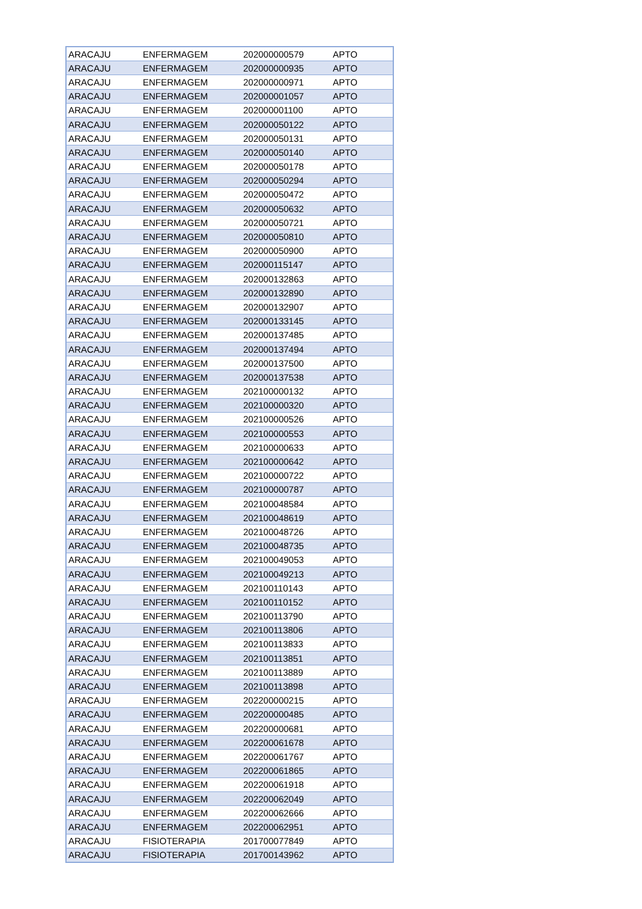| ARACAJU | ENFERMAGEM | 202000000579 | APTO |
| ARACAJU | ENFERMAGEM | 202000000935 | APTO |
| ARACAJU | ENFERMAGEM | 202000000971 | APTO |
| ARACAJU | ENFERMAGEM | 202000001057 | APTO |
| ARACAJU | ENFERMAGEM | 202000001100 | APTO |
| ARACAJU | ENFERMAGEM | 202000050122 | APTO |
| ARACAJU | ENFERMAGEM | 202000050131 | APTO |
| ARACAJU | ENFERMAGEM | 202000050140 | APTO |
| ARACAJU | ENFERMAGEM | 202000050178 | APTO |
| ARACAJU | ENFERMAGEM | 202000050294 | APTO |
| ARACAJU | ENFERMAGEM | 202000050472 | APTO |
| ARACAJU | ENFERMAGEM | 202000050632 | APTO |
| ARACAJU | ENFERMAGEM | 202000050721 | APTO |
| ARACAJU | ENFERMAGEM | 202000050810 | APTO |
| ARACAJU | ENFERMAGEM | 202000050900 | APTO |
| ARACAJU | ENFERMAGEM | 202000115147 | APTO |
| ARACAJU | ENFERMAGEM | 202000132863 | APTO |
| ARACAJU | ENFERMAGEM | 202000132890 | APTO |
| ARACAJU | ENFERMAGEM | 202000132907 | APTO |
| ARACAJU | ENFERMAGEM | 202000133145 | APTO |
| ARACAJU | ENFERMAGEM | 202000137485 | APTO |
| ARACAJU | ENFERMAGEM | 202000137494 | APTO |
| ARACAJU | ENFERMAGEM | 202000137500 | APTO |
| ARACAJU | ENFERMAGEM | 202000137538 | APTO |
| ARACAJU | ENFERMAGEM | 202100000132 | APTO |
| ARACAJU | ENFERMAGEM | 202100000320 | APTO |
| ARACAJU | ENFERMAGEM | 202100000526 | APTO |
| ARACAJU | ENFERMAGEM | 202100000553 | APTO |
| ARACAJU | ENFERMAGEM | 202100000633 | APTO |
| ARACAJU | ENFERMAGEM | 202100000642 | APTO |
| ARACAJU | ENFERMAGEM | 202100000722 | APTO |
| ARACAJU | ENFERMAGEM | 202100000787 | APTO |
| ARACAJU | ENFERMAGEM | 202100048584 | APTO |
| ARACAJU | ENFERMAGEM | 202100048619 | APTO |
| ARACAJU | ENFERMAGEM | 202100048726 | APTO |
| ARACAJU | ENFERMAGEM | 202100048735 | APTO |
| ARACAJU | ENFERMAGEM | 202100049053 | APTO |
| ARACAJU | ENFERMAGEM | 202100049213 | APTO |
| ARACAJU | ENFERMAGEM | 202100110143 | APTO |
| ARACAJU | ENFERMAGEM | 202100110152 | APTO |
| ARACAJU | ENFERMAGEM | 202100113790 | APTO |
| ARACAJU | ENFERMAGEM | 202100113806 | APTO |
| ARACAJU | ENFERMAGEM | 202100113833 | APTO |
| ARACAJU | ENFERMAGEM | 202100113851 | APTO |
| ARACAJU | ENFERMAGEM | 202100113889 | APTO |
| ARACAJU | ENFERMAGEM | 202100113898 | APTO |
| ARACAJU | ENFERMAGEM | 202200000215 | APTO |
| ARACAJU | ENFERMAGEM | 202200000485 | APTO |
| ARACAJU | ENFERMAGEM | 202200000681 | APTO |
| ARACAJU | ENFERMAGEM | 202200061678 | APTO |
| ARACAJU | ENFERMAGEM | 202200061767 | APTO |
| ARACAJU | ENFERMAGEM | 202200061865 | APTO |
| ARACAJU | ENFERMAGEM | 202200061918 | APTO |
| ARACAJU | ENFERMAGEM | 202200062049 | APTO |
| ARACAJU | ENFERMAGEM | 202200062666 | APTO |
| ARACAJU | ENFERMAGEM | 202200062951 | APTO |
| ARACAJU | FISIOTERAPIA | 201700077849 | APTO |
| ARACAJU | FISIOTERAPIA | 201700143962 | APTO |